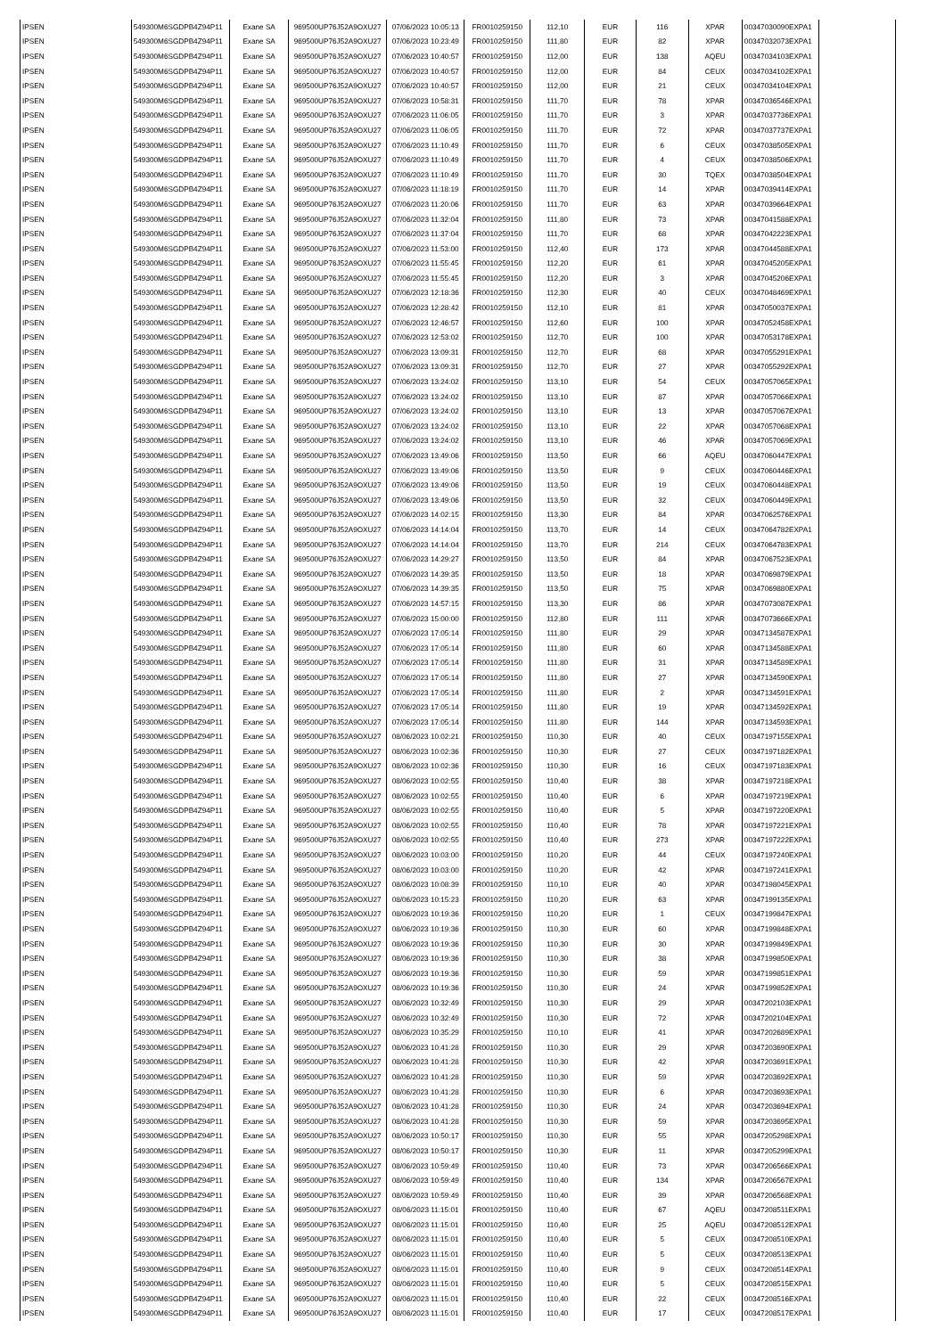| IPSEN | 549300M6SGDPB4Z94P11 | Exane SA | 969500UP76J52A9OXU27 | 07/06/2023 10:05:13 | FR0010259150 | 112,10 | EUR | 116 | XPAR | 00347030090EXPA1 | |
| IPSEN | 549300M6SGDPB4Z94P11 | Exane SA | 969500UP76J52A9OXU27 | 07/06/2023 10:23:49 | FR0010259150 | 111,80 | EUR | 82 | XPAR | 00347032073EXPA1 | |
| IPSEN | 549300M6SGDPB4Z94P11 | Exane SA | 969500UP76J52A9OXU27 | 07/06/2023 10:40:57 | FR0010259150 | 112,00 | EUR | 138 | AQEU | 00347034103EXPA1 | |
| IPSEN | 549300M6SGDPB4Z94P11 | Exane SA | 969500UP76J52A9OXU27 | 07/06/2023 10:40:57 | FR0010259150 | 112,00 | EUR | 84 | CEUX | 00347034102EXPA1 | |
| IPSEN | 549300M6SGDPB4Z94P11 | Exane SA | 969500UP76J52A9OXU27 | 07/06/2023 10:40:57 | FR0010259150 | 112,00 | EUR | 21 | CEUX | 00347034104EXPA1 | |
| IPSEN | 549300M6SGDPB4Z94P11 | Exane SA | 969500UP76J52A9OXU27 | 07/06/2023 10:58:31 | FR0010259150 | 111,70 | EUR | 78 | XPAR | 00347036546EXPA1 | |
| IPSEN | 549300M6SGDPB4Z94P11 | Exane SA | 969500UP76J52A9OXU27 | 07/06/2023 11:06:05 | FR0010259150 | 111,70 | EUR | 3 | XPAR | 00347037736EXPA1 | |
| IPSEN | 549300M6SGDPB4Z94P11 | Exane SA | 969500UP76J52A9OXU27 | 07/06/2023 11:06:05 | FR0010259150 | 111,70 | EUR | 72 | XPAR | 00347037737EXPA1 | |
| IPSEN | 549300M6SGDPB4Z94P11 | Exane SA | 969500UP76J52A9OXU27 | 07/06/2023 11:10:49 | FR0010259150 | 111,70 | EUR | 6 | CEUX | 00347038505EXPA1 | |
| IPSEN | 549300M6SGDPB4Z94P11 | Exane SA | 969500UP76J52A9OXU27 | 07/06/2023 11:10:49 | FR0010259150 | 111,70 | EUR | 4 | CEUX | 00347038506EXPA1 | |
| IPSEN | 549300M6SGDPB4Z94P11 | Exane SA | 969500UP76J52A9OXU27 | 07/06/2023 11:10:49 | FR0010259150 | 111,70 | EUR | 30 | TQEX | 00347038504EXPA1 | |
| IPSEN | 549300M6SGDPB4Z94P11 | Exane SA | 969500UP76J52A9OXU27 | 07/06/2023 11:18:19 | FR0010259150 | 111,70 | EUR | 14 | XPAR | 00347039414EXPA1 | |
| IPSEN | 549300M6SGDPB4Z94P11 | Exane SA | 969500UP76J52A9OXU27 | 07/06/2023 11:20:06 | FR0010259150 | 111,70 | EUR | 63 | XPAR | 00347039664EXPA1 | |
| IPSEN | 549300M6SGDPB4Z94P11 | Exane SA | 969500UP76J52A9OXU27 | 07/06/2023 11:32:04 | FR0010259150 | 111,80 | EUR | 73 | XPAR | 00347041588EXPA1 | |
| IPSEN | 549300M6SGDPB4Z94P11 | Exane SA | 969500UP76J52A9OXU27 | 07/06/2023 11:37:04 | FR0010259150 | 111,70 | EUR | 68 | XPAR | 00347042223EXPA1 | |
| IPSEN | 549300M6SGDPB4Z94P11 | Exane SA | 969500UP76J52A9OXU27 | 07/06/2023 11:53:00 | FR0010259150 | 112,40 | EUR | 173 | XPAR | 00347044588EXPA1 | |
| IPSEN | 549300M6SGDPB4Z94P11 | Exane SA | 969500UP76J52A9OXU27 | 07/06/2023 11:55:45 | FR0010259150 | 112,20 | EUR | 61 | XPAR | 00347045205EXPA1 | |
| IPSEN | 549300M6SGDPB4Z94P11 | Exane SA | 969500UP76J52A9OXU27 | 07/06/2023 11:55:45 | FR0010259150 | 112,20 | EUR | 3 | XPAR | 00347045206EXPA1 | |
| IPSEN | 549300M6SGDPB4Z94P11 | Exane SA | 969500UP76J52A9OXU27 | 07/06/2023 12:18:36 | FR0010259150 | 112,30 | EUR | 40 | CEUX | 00347048469EXPA1 | |
| IPSEN | 549300M6SGDPB4Z94P11 | Exane SA | 969500UP76J52A9OXU27 | 07/06/2023 12:28:42 | FR0010259150 | 112,10 | EUR | 81 | XPAR | 00347050037EXPA1 | |
| IPSEN | 549300M6SGDPB4Z94P11 | Exane SA | 969500UP76J52A9OXU27 | 07/06/2023 12:46:57 | FR0010259150 | 112,60 | EUR | 100 | XPAR | 00347052458EXPA1 | |
| IPSEN | 549300M6SGDPB4Z94P11 | Exane SA | 969500UP76J52A9OXU27 | 07/06/2023 12:53:02 | FR0010259150 | 112,70 | EUR | 100 | XPAR | 00347053178EXPA1 | |
| IPSEN | 549300M6SGDPB4Z94P11 | Exane SA | 969500UP76J52A9OXU27 | 07/06/2023 13:09:31 | FR0010259150 | 112,70 | EUR | 68 | XPAR | 00347055291EXPA1 | |
| IPSEN | 549300M6SGDPB4Z94P11 | Exane SA | 969500UP76J52A9OXU27 | 07/06/2023 13:09:31 | FR0010259150 | 112,70 | EUR | 27 | XPAR | 00347055292EXPA1 | |
| IPSEN | 549300M6SGDPB4Z94P11 | Exane SA | 969500UP76J52A9OXU27 | 07/06/2023 13:24:02 | FR0010259150 | 113,10 | EUR | 54 | CEUX | 00347057065EXPA1 | |
| IPSEN | 549300M6SGDPB4Z94P11 | Exane SA | 969500UP76J52A9OXU27 | 07/06/2023 13:24:02 | FR0010259150 | 113,10 | EUR | 87 | XPAR | 00347057066EXPA1 | |
| IPSEN | 549300M6SGDPB4Z94P11 | Exane SA | 969500UP76J52A9OXU27 | 07/06/2023 13:24:02 | FR0010259150 | 113,10 | EUR | 13 | XPAR | 00347057067EXPA1 | |
| IPSEN | 549300M6SGDPB4Z94P11 | Exane SA | 969500UP76J52A9OXU27 | 07/06/2023 13:24:02 | FR0010259150 | 113,10 | EUR | 22 | XPAR | 00347057068EXPA1 | |
| IPSEN | 549300M6SGDPB4Z94P11 | Exane SA | 969500UP76J52A9OXU27 | 07/06/2023 13:24:02 | FR0010259150 | 113,10 | EUR | 46 | XPAR | 00347057069EXPA1 | |
| IPSEN | 549300M6SGDPB4Z94P11 | Exane SA | 969500UP76J52A9OXU27 | 07/06/2023 13:49:06 | FR0010259150 | 113,50 | EUR | 66 | AQEU | 00347060447EXPA1 | |
| IPSEN | 549300M6SGDPB4Z94P11 | Exane SA | 969500UP76J52A9OXU27 | 07/06/2023 13:49:06 | FR0010259150 | 113,50 | EUR | 9 | CEUX | 00347060446EXPA1 | |
| IPSEN | 549300M6SGDPB4Z94P11 | Exane SA | 969500UP76J52A9OXU27 | 07/06/2023 13:49:06 | FR0010259150 | 113,50 | EUR | 19 | CEUX | 00347060448EXPA1 | |
| IPSEN | 549300M6SGDPB4Z94P11 | Exane SA | 969500UP76J52A9OXU27 | 07/06/2023 13:49:06 | FR0010259150 | 113,50 | EUR | 32 | CEUX | 00347060449EXPA1 | |
| IPSEN | 549300M6SGDPB4Z94P11 | Exane SA | 969500UP76J52A9OXU27 | 07/06/2023 14:02:15 | FR0010259150 | 113,30 | EUR | 84 | XPAR | 00347062576EXPA1 | |
| IPSEN | 549300M6SGDPB4Z94P11 | Exane SA | 969500UP76J52A9OXU27 | 07/06/2023 14:14:04 | FR0010259150 | 113,70 | EUR | 14 | CEUX | 00347064782EXPA1 | |
| IPSEN | 549300M6SGDPB4Z94P11 | Exane SA | 969500UP76J52A9OXU27 | 07/06/2023 14:14:04 | FR0010259150 | 113,70 | EUR | 214 | CEUX | 00347064783EXPA1 | |
| IPSEN | 549300M6SGDPB4Z94P11 | Exane SA | 969500UP76J52A9OXU27 | 07/06/2023 14:29:27 | FR0010259150 | 113,50 | EUR | 84 | XPAR | 00347067523EXPA1 | |
| IPSEN | 549300M6SGDPB4Z94P11 | Exane SA | 969500UP76J52A9OXU27 | 07/06/2023 14:39:35 | FR0010259150 | 113,50 | EUR | 18 | XPAR | 00347069879EXPA1 | |
| IPSEN | 549300M6SGDPB4Z94P11 | Exane SA | 969500UP76J52A9OXU27 | 07/06/2023 14:39:35 | FR0010259150 | 113,50 | EUR | 75 | XPAR | 00347069880EXPA1 | |
| IPSEN | 549300M6SGDPB4Z94P11 | Exane SA | 969500UP76J52A9OXU27 | 07/06/2023 14:57:15 | FR0010259150 | 113,30 | EUR | 86 | XPAR | 00347073087EXPA1 | |
| IPSEN | 549300M6SGDPB4Z94P11 | Exane SA | 969500UP76J52A9OXU27 | 07/06/2023 15:00:00 | FR0010259150 | 112,80 | EUR | 111 | XPAR | 00347073666EXPA1 | |
| IPSEN | 549300M6SGDPB4Z94P11 | Exane SA | 969500UP76J52A9OXU27 | 07/06/2023 17:05:14 | FR0010259150 | 111,80 | EUR | 29 | XPAR | 00347134587EXPA1 | |
| IPSEN | 549300M6SGDPB4Z94P11 | Exane SA | 969500UP76J52A9OXU27 | 07/06/2023 17:05:14 | FR0010259150 | 111,80 | EUR | 60 | XPAR | 00347134588EXPA1 | |
| IPSEN | 549300M6SGDPB4Z94P11 | Exane SA | 969500UP76J52A9OXU27 | 07/06/2023 17:05:14 | FR0010259150 | 111,80 | EUR | 31 | XPAR | 00347134589EXPA1 | |
| IPSEN | 549300M6SGDPB4Z94P11 | Exane SA | 969500UP76J52A9OXU27 | 07/06/2023 17:05:14 | FR0010259150 | 111,80 | EUR | 27 | XPAR | 00347134590EXPA1 | |
| IPSEN | 549300M6SGDPB4Z94P11 | Exane SA | 969500UP76J52A9OXU27 | 07/06/2023 17:05:14 | FR0010259150 | 111,80 | EUR | 2 | XPAR | 00347134591EXPA1 | |
| IPSEN | 549300M6SGDPB4Z94P11 | Exane SA | 969500UP76J52A9OXU27 | 07/06/2023 17:05:14 | FR0010259150 | 111,80 | EUR | 19 | XPAR | 00347134592EXPA1 | |
| IPSEN | 549300M6SGDPB4Z94P11 | Exane SA | 969500UP76J52A9OXU27 | 07/06/2023 17:05:14 | FR0010259150 | 111,80 | EUR | 144 | XPAR | 00347134593EXPA1 | |
| IPSEN | 549300M6SGDPB4Z94P11 | Exane SA | 969500UP76J52A9OXU27 | 08/06/2023 10:02:21 | FR0010259150 | 110,30 | EUR | 40 | CEUX | 00347197155EXPA1 | |
| IPSEN | 549300M6SGDPB4Z94P11 | Exane SA | 969500UP76J52A9OXU27 | 08/06/2023 10:02:36 | FR0010259150 | 110,30 | EUR | 27 | CEUX | 00347197182EXPA1 | |
| IPSEN | 549300M6SGDPB4Z94P11 | Exane SA | 969500UP76J52A9OXU27 | 08/06/2023 10:02:36 | FR0010259150 | 110,30 | EUR | 16 | CEUX | 00347197183EXPA1 | |
| IPSEN | 549300M6SGDPB4Z94P11 | Exane SA | 969500UP76J52A9OXU27 | 08/06/2023 10:02:55 | FR0010259150 | 110,40 | EUR | 38 | XPAR | 00347197218EXPA1 | |
| IPSEN | 549300M6SGDPB4Z94P11 | Exane SA | 969500UP76J52A9OXU27 | 08/06/2023 10:02:55 | FR0010259150 | 110,40 | EUR | 6 | XPAR | 00347197219EXPA1 | |
| IPSEN | 549300M6SGDPB4Z94P11 | Exane SA | 969500UP76J52A9OXU27 | 08/06/2023 10:02:55 | FR0010259150 | 110,40 | EUR | 5 | XPAR | 00347197220EXPA1 | |
| IPSEN | 549300M6SGDPB4Z94P11 | Exane SA | 969500UP76J52A9OXU27 | 08/06/2023 10:02:55 | FR0010259150 | 110,40 | EUR | 78 | XPAR | 00347197221EXPA1 | |
| IPSEN | 549300M6SGDPB4Z94P11 | Exane SA | 969500UP76J52A9OXU27 | 08/06/2023 10:02:55 | FR0010259150 | 110,40 | EUR | 273 | XPAR | 00347197222EXPA1 | |
| IPSEN | 549300M6SGDPB4Z94P11 | Exane SA | 969500UP76J52A9OXU27 | 08/06/2023 10:03:00 | FR0010259150 | 110,20 | EUR | 44 | CEUX | 00347197240EXPA1 | |
| IPSEN | 549300M6SGDPB4Z94P11 | Exane SA | 969500UP76J52A9OXU27 | 08/06/2023 10:03:00 | FR0010259150 | 110,20 | EUR | 42 | XPAR | 00347197241EXPA1 | |
| IPSEN | 549300M6SGDPB4Z94P11 | Exane SA | 969500UP76J52A9OXU27 | 08/06/2023 10:08:39 | FR0010259150 | 110,10 | EUR | 40 | XPAR | 00347198045EXPA1 | |
| IPSEN | 549300M6SGDPB4Z94P11 | Exane SA | 969500UP76J52A9OXU27 | 08/06/2023 10:15:23 | FR0010259150 | 110,20 | EUR | 63 | XPAR | 00347199135EXPA1 | |
| IPSEN | 549300M6SGDPB4Z94P11 | Exane SA | 969500UP76J52A9OXU27 | 08/06/2023 10:19:36 | FR0010259150 | 110,20 | EUR | 1 | CEUX | 00347199847EXPA1 | |
| IPSEN | 549300M6SGDPB4Z94P11 | Exane SA | 969500UP76J52A9OXU27 | 08/06/2023 10:19:36 | FR0010259150 | 110,30 | EUR | 60 | XPAR | 00347199848EXPA1 | |
| IPSEN | 549300M6SGDPB4Z94P11 | Exane SA | 969500UP76J52A9OXU27 | 08/06/2023 10:19:36 | FR0010259150 | 110,30 | EUR | 30 | XPAR | 00347199849EXPA1 | |
| IPSEN | 549300M6SGDPB4Z94P11 | Exane SA | 969500UP76J52A9OXU27 | 08/06/2023 10:19:36 | FR0010259150 | 110,30 | EUR | 38 | XPAR | 00347199850EXPA1 | |
| IPSEN | 549300M6SGDPB4Z94P11 | Exane SA | 969500UP76J52A9OXU27 | 08/06/2023 10:19:36 | FR0010259150 | 110,30 | EUR | 59 | XPAR | 00347199851EXPA1 | |
| IPSEN | 549300M6SGDPB4Z94P11 | Exane SA | 969500UP76J52A9OXU27 | 08/06/2023 10:19:36 | FR0010259150 | 110,30 | EUR | 24 | XPAR | 00347199852EXPA1 | |
| IPSEN | 549300M6SGDPB4Z94P11 | Exane SA | 969500UP76J52A9OXU27 | 08/06/2023 10:32:49 | FR0010259150 | 110,30 | EUR | 29 | XPAR | 00347202103EXPA1 | |
| IPSEN | 549300M6SGDPB4Z94P11 | Exane SA | 969500UP76J52A9OXU27 | 08/06/2023 10:32:49 | FR0010259150 | 110,30 | EUR | 72 | XPAR | 00347202104EXPA1 | |
| IPSEN | 549300M6SGDPB4Z94P11 | Exane SA | 969500UP76J52A9OXU27 | 08/06/2023 10:35:29 | FR0010259150 | 110,10 | EUR | 41 | XPAR | 00347202689EXPA1 | |
| IPSEN | 549300M6SGDPB4Z94P11 | Exane SA | 969500UP76J52A9OXU27 | 08/06/2023 10:41:28 | FR0010259150 | 110,30 | EUR | 29 | XPAR | 00347203690EXPA1 | |
| IPSEN | 549300M6SGDPB4Z94P11 | Exane SA | 969500UP76J52A9OXU27 | 08/06/2023 10:41:28 | FR0010259150 | 110,30 | EUR | 42 | XPAR | 00347203691EXPA1 | |
| IPSEN | 549300M6SGDPB4Z94P11 | Exane SA | 969500UP76J52A9OXU27 | 08/06/2023 10:41:28 | FR0010259150 | 110,30 | EUR | 59 | XPAR | 00347203692EXPA1 | |
| IPSEN | 549300M6SGDPB4Z94P11 | Exane SA | 969500UP76J52A9OXU27 | 08/06/2023 10:41:28 | FR0010259150 | 110,30 | EUR | 6 | XPAR | 00347203693EXPA1 | |
| IPSEN | 549300M6SGDPB4Z94P11 | Exane SA | 969500UP76J52A9OXU27 | 08/06/2023 10:41:28 | FR0010259150 | 110,30 | EUR | 24 | XPAR | 00347203694EXPA1 | |
| IPSEN | 549300M6SGDPB4Z94P11 | Exane SA | 969500UP76J52A9OXU27 | 08/06/2023 10:41:28 | FR0010259150 | 110,30 | EUR | 59 | XPAR | 00347203695EXPA1 | |
| IPSEN | 549300M6SGDPB4Z94P11 | Exane SA | 969500UP76J52A9OXU27 | 08/06/2023 10:50:17 | FR0010259150 | 110,30 | EUR | 55 | XPAR | 00347205298EXPA1 | |
| IPSEN | 549300M6SGDPB4Z94P11 | Exane SA | 969500UP76J52A9OXU27 | 08/06/2023 10:50:17 | FR0010259150 | 110,30 | EUR | 11 | XPAR | 00347205299EXPA1 | |
| IPSEN | 549300M6SGDPB4Z94P11 | Exane SA | 969500UP76J52A9OXU27 | 08/06/2023 10:59:49 | FR0010259150 | 110,40 | EUR | 73 | XPAR | 00347206566EXPA1 | |
| IPSEN | 549300M6SGDPB4Z94P11 | Exane SA | 969500UP76J52A9OXU27 | 08/06/2023 10:59:49 | FR0010259150 | 110,40 | EUR | 134 | XPAR | 00347206567EXPA1 | |
| IPSEN | 549300M6SGDPB4Z94P11 | Exane SA | 969500UP76J52A9OXU27 | 08/06/2023 10:59:49 | FR0010259150 | 110,40 | EUR | 39 | XPAR | 00347206568EXPA1 | |
| IPSEN | 549300M6SGDPB4Z94P11 | Exane SA | 969500UP76J52A9OXU27 | 08/06/2023 11:15:01 | FR0010259150 | 110,40 | EUR | 67 | AQEU | 00347208511EXPA1 | |
| IPSEN | 549300M6SGDPB4Z94P11 | Exane SA | 969500UP76J52A9OXU27 | 08/06/2023 11:15:01 | FR0010259150 | 110,40 | EUR | 25 | AQEU | 00347208512EXPA1 | |
| IPSEN | 549300M6SGDPB4Z94P11 | Exane SA | 969500UP76J52A9OXU27 | 08/06/2023 11:15:01 | FR0010259150 | 110,40 | EUR | 5 | CEUX | 00347208510EXPA1 | |
| IPSEN | 549300M6SGDPB4Z94P11 | Exane SA | 969500UP76J52A9OXU27 | 08/06/2023 11:15:01 | FR0010259150 | 110,40 | EUR | 5 | CEUX | 00347208513EXPA1 | |
| IPSEN | 549300M6SGDPB4Z94P11 | Exane SA | 969500UP76J52A9OXU27 | 08/06/2023 11:15:01 | FR0010259150 | 110,40 | EUR | 9 | CEUX | 00347208514EXPA1 | |
| IPSEN | 549300M6SGDPB4Z94P11 | Exane SA | 969500UP76J52A9OXU27 | 08/06/2023 11:15:01 | FR0010259150 | 110,40 | EUR | 5 | CEUX | 00347208515EXPA1 | |
| IPSEN | 549300M6SGDPB4Z94P11 | Exane SA | 969500UP76J52A9OXU27 | 08/06/2023 11:15:01 | FR0010259150 | 110,40 | EUR | 22 | CEUX | 00347208516EXPA1 | |
| IPSEN | 549300M6SGDPB4Z94P11 | Exane SA | 969500UP76J52A9OXU27 | 08/06/2023 11:15:01 | FR0010259150 | 110,40 | EUR | 17 | CEUX | 00347208517EXPA1 | |